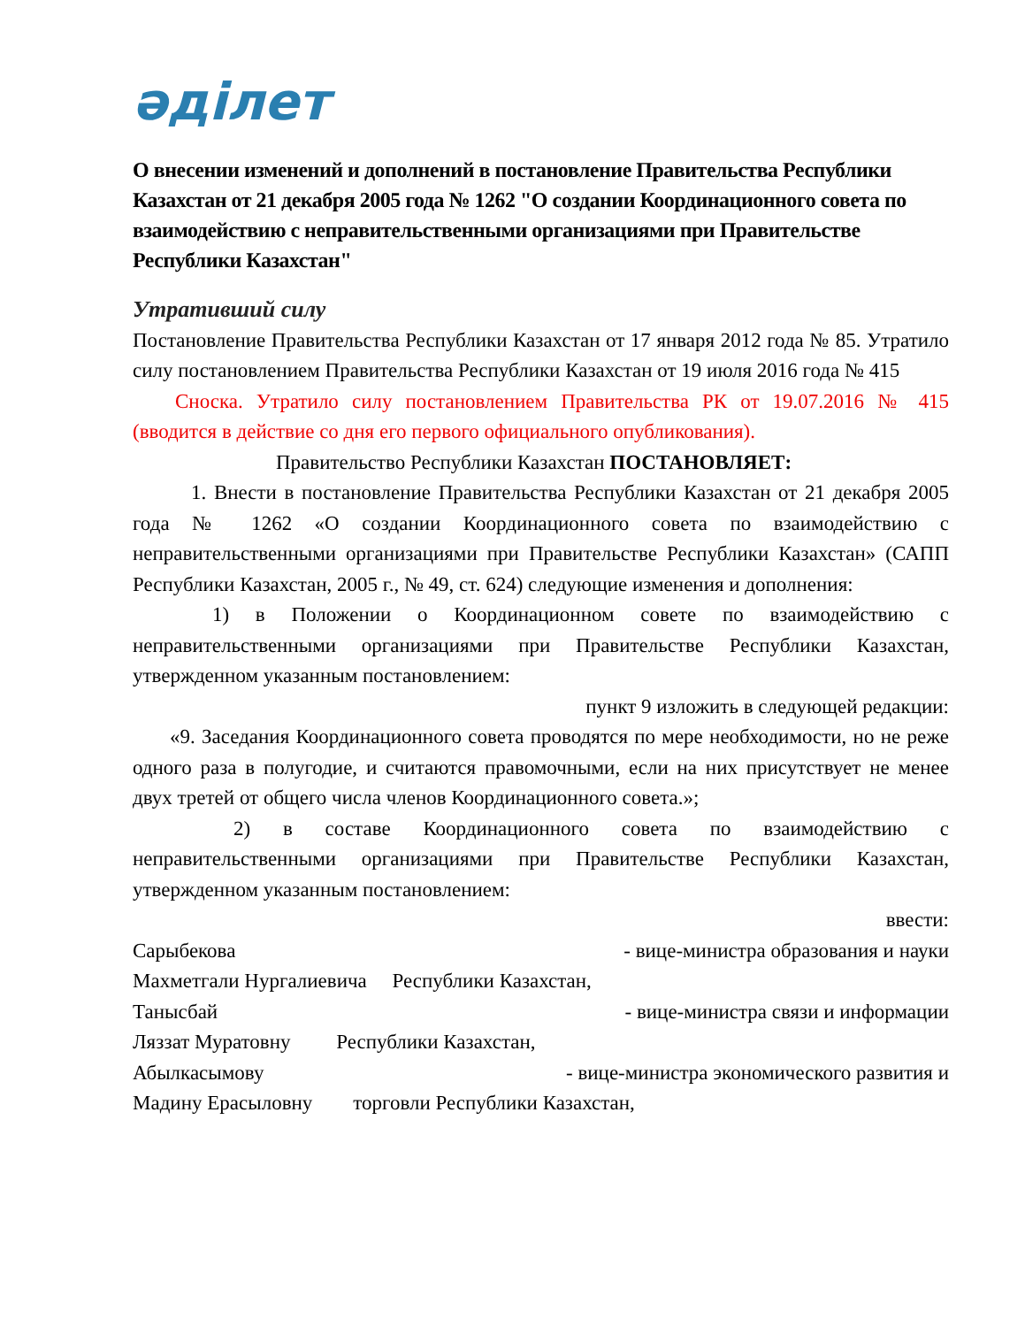әділет
О внесении изменений и дополнений в постановление Правительства Республики Казахстан от 21 декабря 2005 года № 1262 "О создании Координационного совета по взаимодействию с неправительственными организациями при Правительстве Республики Казахстан"
Утративший силу
Постановление Правительства Республики Казахстан от 17 января 2012 года № 85. Утратило силу постановлением Правительства Республики Казахстан от 19 июля 2016 года № 415
Сноска. Утратило силу постановлением Правительства РК от 19.07.2016 № 415 (вводится в действие со дня его первого официального опубликования).
Правительство Республики Казахстан ПОСТАНОВЛЯЕТ:
1. Внести в постановление Правительства Республики Казахстан от 21 декабря 2005 года № 1262 «О создании Координационного совета по взаимодействию с неправительственными организациями при Правительстве Республики Казахстан» (САПП Республики Казахстан, 2005 г., № 49, ст. 624) следующие изменения и дополнения:
1) в Положении о Координационном совете по взаимодействию с неправительственными организациями при Правительстве Республики Казахстан, утвержденном указанным постановлением:
пункт 9 изложить в следующей редакции:
«9. Заседания Координационного совета проводятся по мере необходимости, но не реже одного раза в полугодие, и считаются правомочными, если на них присутствует не менее двух третей от общего числа членов Координационного совета.»;
2) в составе Координационного совета по взаимодействию с неправительственными организациями при Правительстве Республики Казахстан, утвержденном указанным постановлением:
ввести:
Сарыбекова - вице-министра образования и науки
Махметгали Нургалиевича Республики Казахстан,
Танысбай - вице-министра связи и информации
Ляззат Муратовну Республики Казахстан,
Абылкасымову - вице-министра экономического развития и
Мадину Ерасыловну торговли Республики Казахстан,